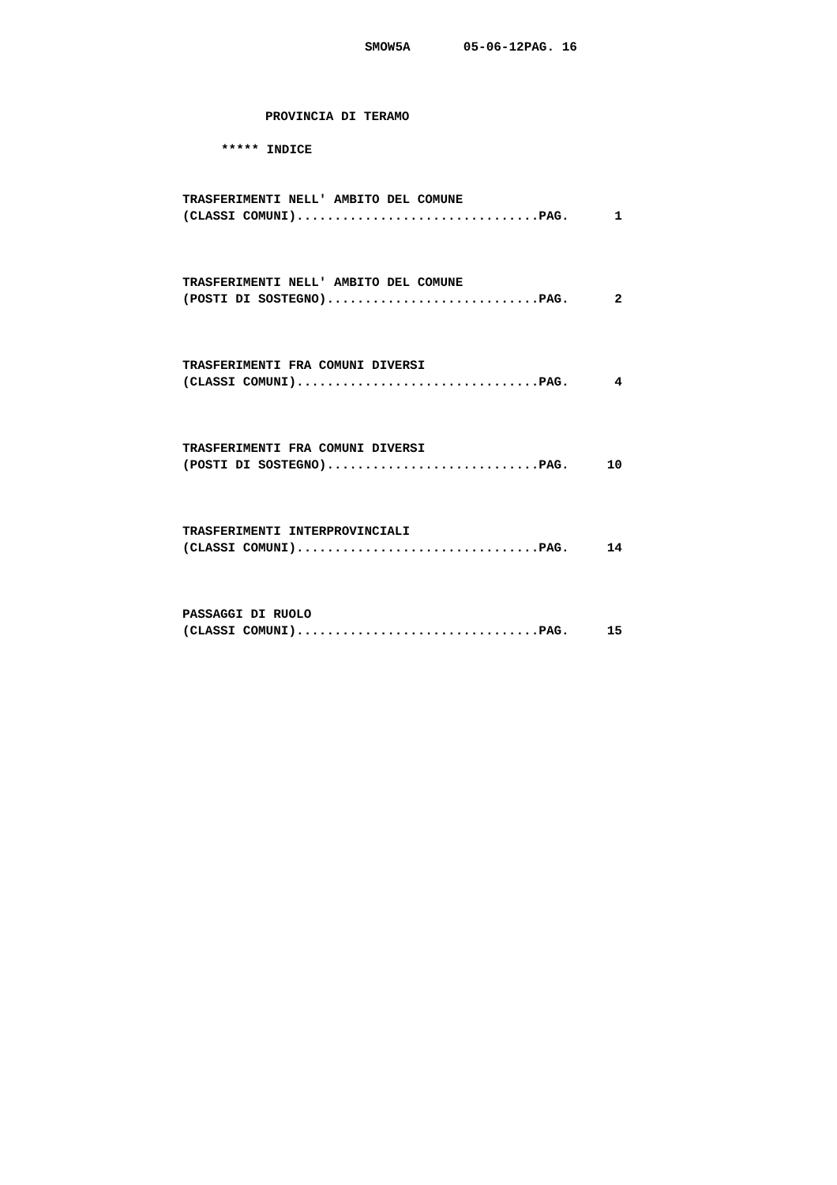SMOW5A       05-06-12PAG. 16
PROVINCIA DI TERAMO
***** INDICE
TRASFERIMENTI NELL' AMBITO DEL COMUNE
(CLASSI COMUNI)................................PAG.      1



TRASFERIMENTI NELL' AMBITO DEL COMUNE
(POSTI DI SOSTEGNO)............................PAG.      2



TRASFERIMENTI FRA COMUNI DIVERSI
(CLASSI COMUNI)................................PAG.      4



TRASFERIMENTI FRA COMUNI DIVERSI
(POSTI DI SOSTEGNO)............................PAG.     10



TRASFERIMENTI INTERPROVINCIALI
(CLASSI COMUNI)................................PAG.     14



PASSAGGI DI RUOLO
(CLASSI COMUNI)................................PAG.     15